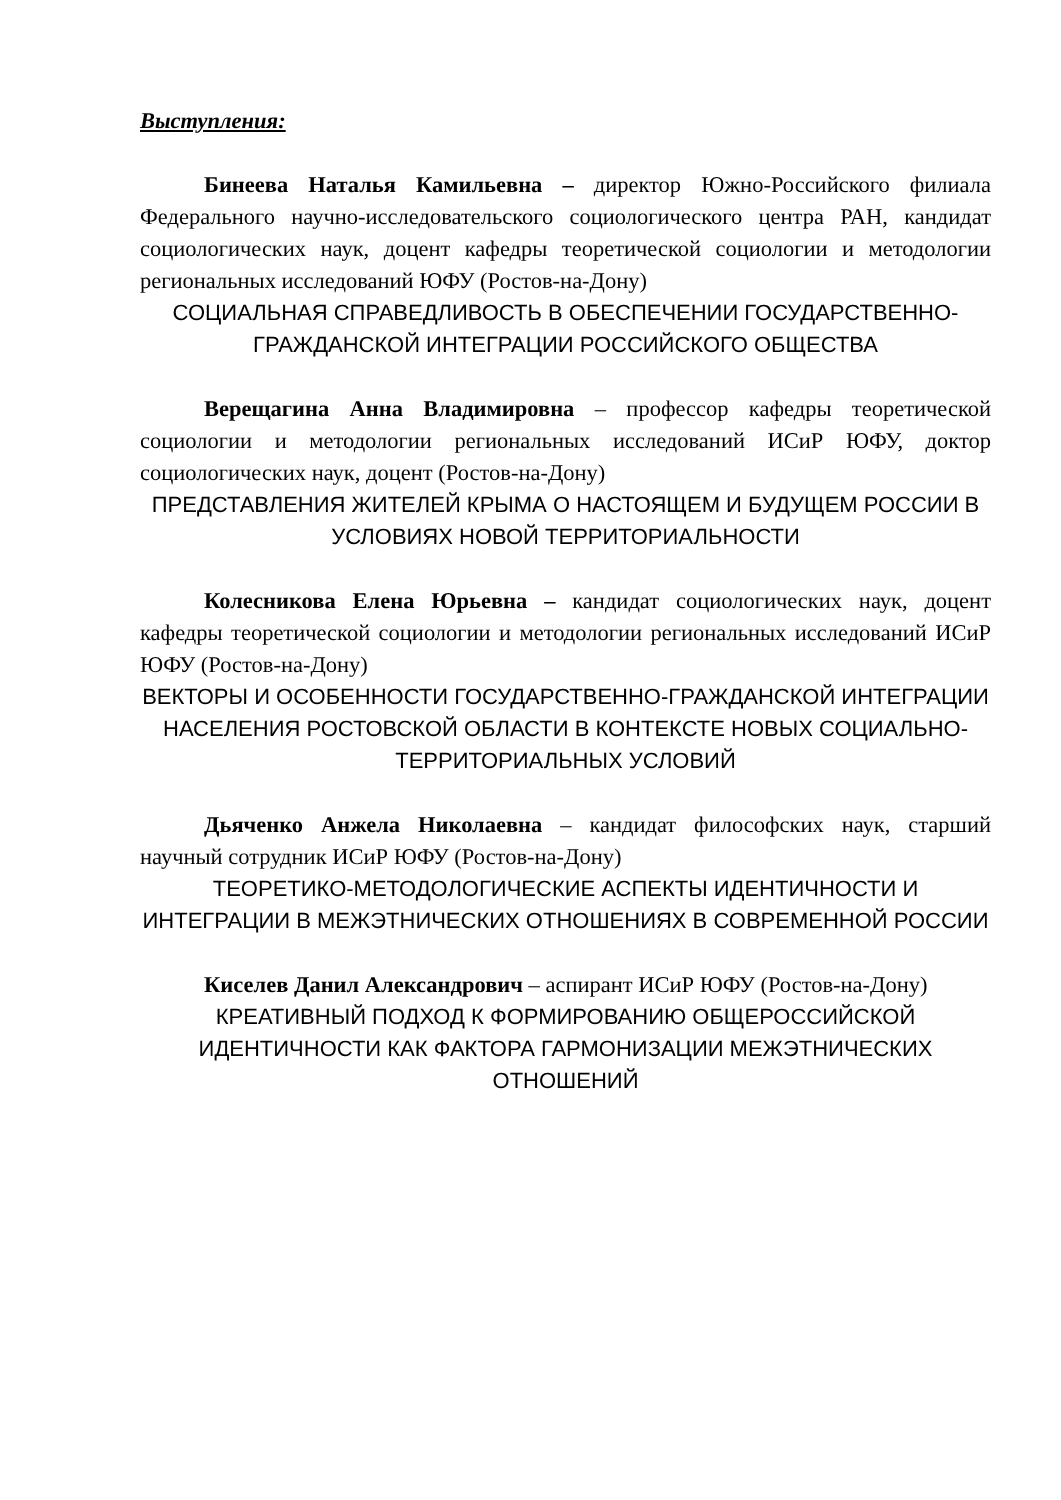Выступления:
Бинеева Наталья Камильевна – директор Южно-Российского филиала Федерального научно-исследовательского социологического центра РАН, кандидат социологических наук, доцент кафедры теоретической социологии и методологии региональных исследований ЮФУ (Ростов-на-Дону)
СОЦИАЛЬНАЯ СПРАВЕДЛИВОСТЬ В ОБЕСПЕЧЕНИИ ГОСУДАРСТВЕННО-ГРАЖДАНСКОЙ ИНТЕГРАЦИИ РОССИЙСКОГО ОБЩЕСТВА
Верещагина Анна Владимировна – профессор кафедры теоретической социологии и методологии региональных исследований ИСиР ЮФУ, доктор социологических наук, доцент (Ростов-на-Дону)
ПРЕДСТАВЛЕНИЯ ЖИТЕЛЕЙ КРЫМА О НАСТОЯЩЕМ И БУДУЩЕМ РОССИИ В УСЛОВИЯХ НОВОЙ ТЕРРИТОРИАЛЬНОСТИ
Колесникова Елена Юрьевна – кандидат социологических наук, доцент кафедры теоретической социологии и методологии региональных исследований ИСиР ЮФУ (Ростов-на-Дону)
ВЕКТОРЫ И ОСОБЕННОСТИ ГОСУДАРСТВЕННО-ГРАЖДАНСКОЙ ИНТЕГРАЦИИ НАСЕЛЕНИЯ РОСТОВСКОЙ ОБЛАСТИ В КОНТЕКСТЕ НОВЫХ СОЦИАЛЬНО-ТЕРРИТОРИАЛЬНЫХ УСЛОВИЙ
Дьяченко Анжела Николаевна – кандидат философских наук, старший научный сотрудник ИСиР ЮФУ (Ростов-на-Дону)
ТЕОРЕТИКО-МЕТОДОЛОГИЧЕСКИЕ АСПЕКТЫ ИДЕНТИЧНОСТИ И ИНТЕГРАЦИИ В МЕЖЭТНИЧЕСКИХ ОТНОШЕНИЯХ В СОВРЕМЕННОЙ РОССИИ
Киселев Данил Александрович – аспирант ИСиР ЮФУ (Ростов-на-Дону)
КРЕАТИВНЫЙ ПОДХОД К ФОРМИРОВАНИЮ ОБЩЕРОССИЙСКОЙ ИДЕНТИЧНОСТИ КАК ФАКТОРА ГАРМОНИЗАЦИИ МЕЖЭТНИЧЕСКИХ ОТНОШЕНИЙ